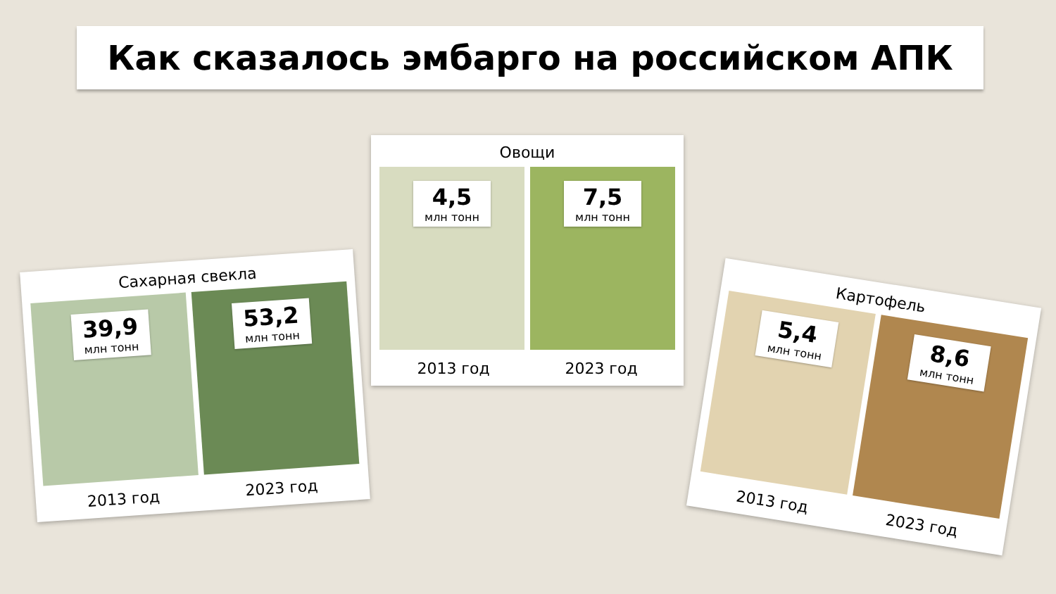Как сказалось эмбарго на российском АПК
Сахарная свекла
39,9
млн тонн
53,2
млн тонн
2013 год 2023 год
Овощи
4,5
млн тонн
7,5
млн тонн
2013 год 2023 год
Картофель
5,4
млн тонн
8,6
млн тонн
2013 год 2023 год